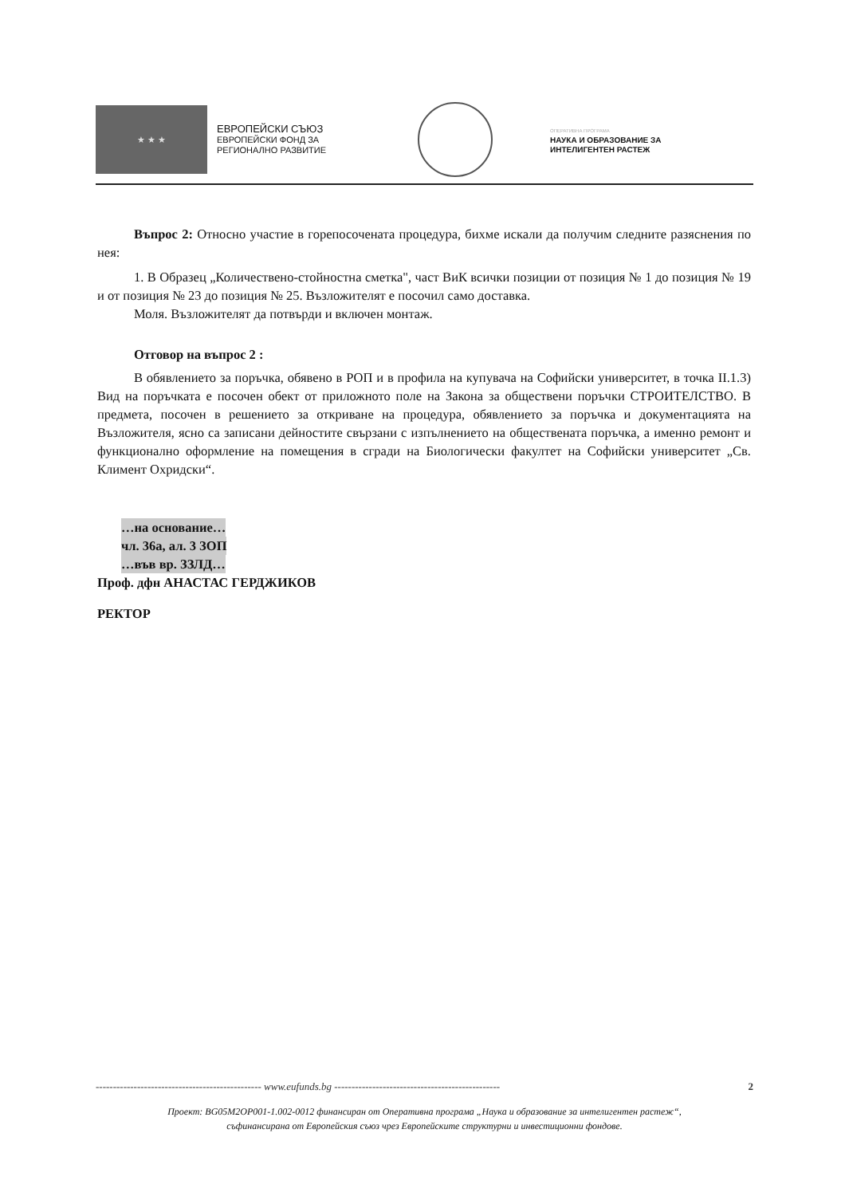★ ★ ★
ЕВРОПЕЙСКИ СЪЮЗ
ЕВРОПЕЙСКИ ФОНД ЗА
РЕГИОНАЛНО РАЗВИТИЕ
ОПЕРАТИВНА ПРОГРАМА
НАУКА И ОБРАЗОВАНИЕ ЗА
ИНТЕЛИГЕНТЕН РАСТЕЖ
Въпрос 2: Относно участие в горепосочената процедура, бихме искали да получим следните разяснения по нея:
1. В Образец „Количествено-стойностна сметка", част ВиК всички позиции от позиция № 1 до позиция № 19 и от позиция № 23 до позиция № 25. Възложителят е посочил само доставка.
Моля. Възложителят да потвърди и включен монтаж.
Отговор на въпрос 2 :
В обявлението за поръчка, обявено в РОП и в профила на купувача на Софийски университет, в точка II.1.3) Вид на поръчката е посочен обект от приложното поле на Закона за обществени поръчки СТРОИТЕЛСТВО. В предмета, посочен в решението за откриване на процедура, обявлението за поръчка и документацията на Възложителя, ясно са записани дейностите свързани с изпълнението на обществената поръчка, а именно ремонт и функционално оформление на помещения в сгради на Биологически факултет на Софийски университет „Св. Климент Охридски“.
…на основание…
чл. 36а, ал. 3 ЗОП
…във вр. ЗЗЛД…
Проф. дфн АНАСТАС ГЕРДЖИКОВ
РЕКТОР
------------------------------------------------ www.eufunds.bg ------------------------------------------------ 2
Проект: BG05M2OP001-1.002-0012 финансиран от Оперативна програма „Наука и образование за интелигентен растеж“,
съфинансирана от Европейския съюз чрез Европейските структурни и инвестиционни фондове.